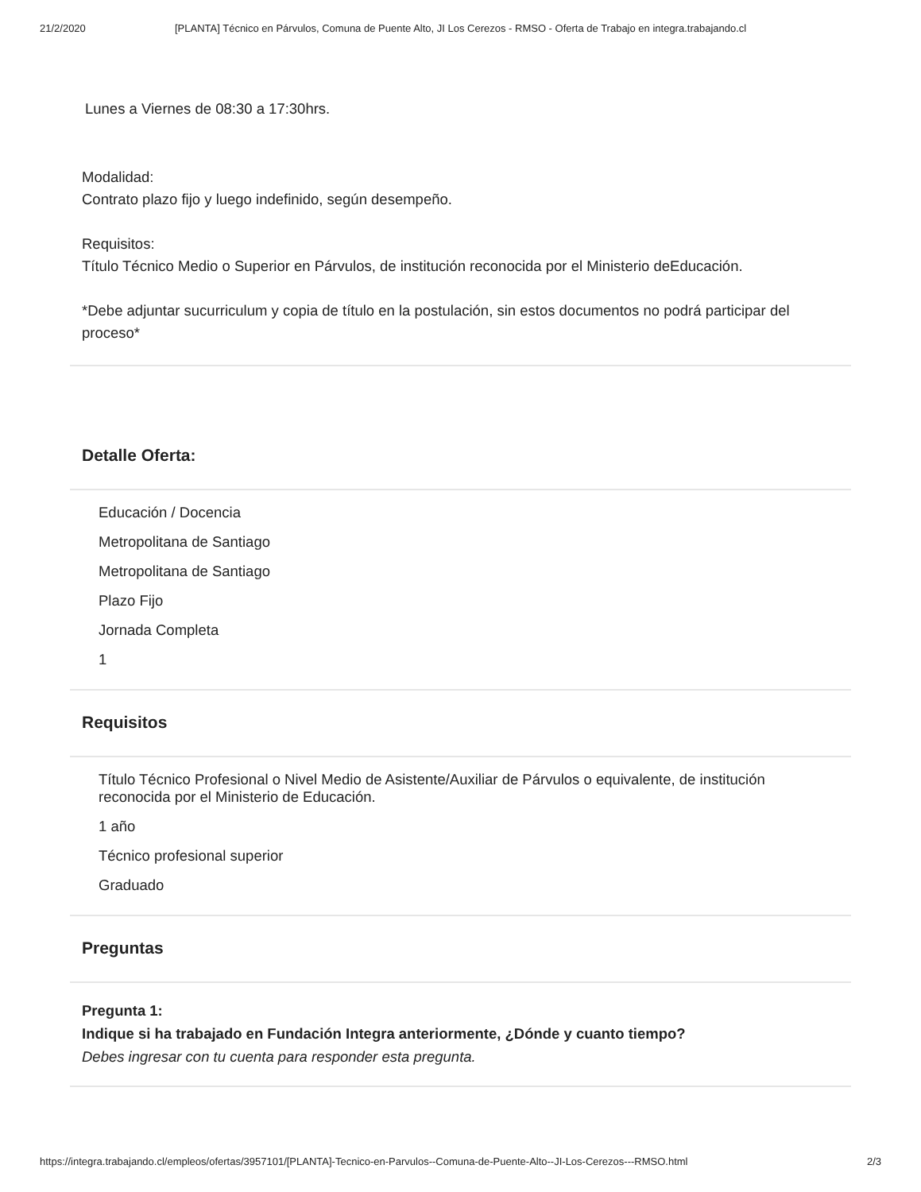21/2/2020 [PLANTA] Técnico en Párvulos, Comuna de Puente Alto, JI Los Cerezos - RMSO - Oferta de Trabajo en integra.trabajando.cl
Lunes a Viernes de 08:30 a 17:30hrs.
Modalidad:
Contrato plazo fijo y luego indefinido, según desempeño.
Requisitos:
Título Técnico Medio o Superior en Párvulos, de institución reconocida por el Ministerio deEducación.
*Debe adjuntar sucurriculum y copia de título en la postulación, sin estos documentos no podrá participar del proceso*
Detalle Oferta:
Educación / Docencia
Metropolitana de Santiago
Metropolitana de Santiago
Plazo Fijo
Jornada Completa
1
Requisitos
Título Técnico Profesional o Nivel Medio de Asistente/Auxiliar de Párvulos o equivalente, de institución reconocida por el Ministerio de Educación.
1 año
Técnico profesional superior
Graduado
Preguntas
Pregunta 1:
Indique si ha trabajado en Fundación Integra anteriormente, ¿Dónde y cuanto tiempo?
Debes ingresar con tu cuenta para responder esta pregunta.
https://integra.trabajando.cl/empleos/ofertas/3957101/[PLANTA]-Tecnico-en-Parvulos--Comuna-de-Puente-Alto--JI-Los-Cerezos---RMSO.html 2/3